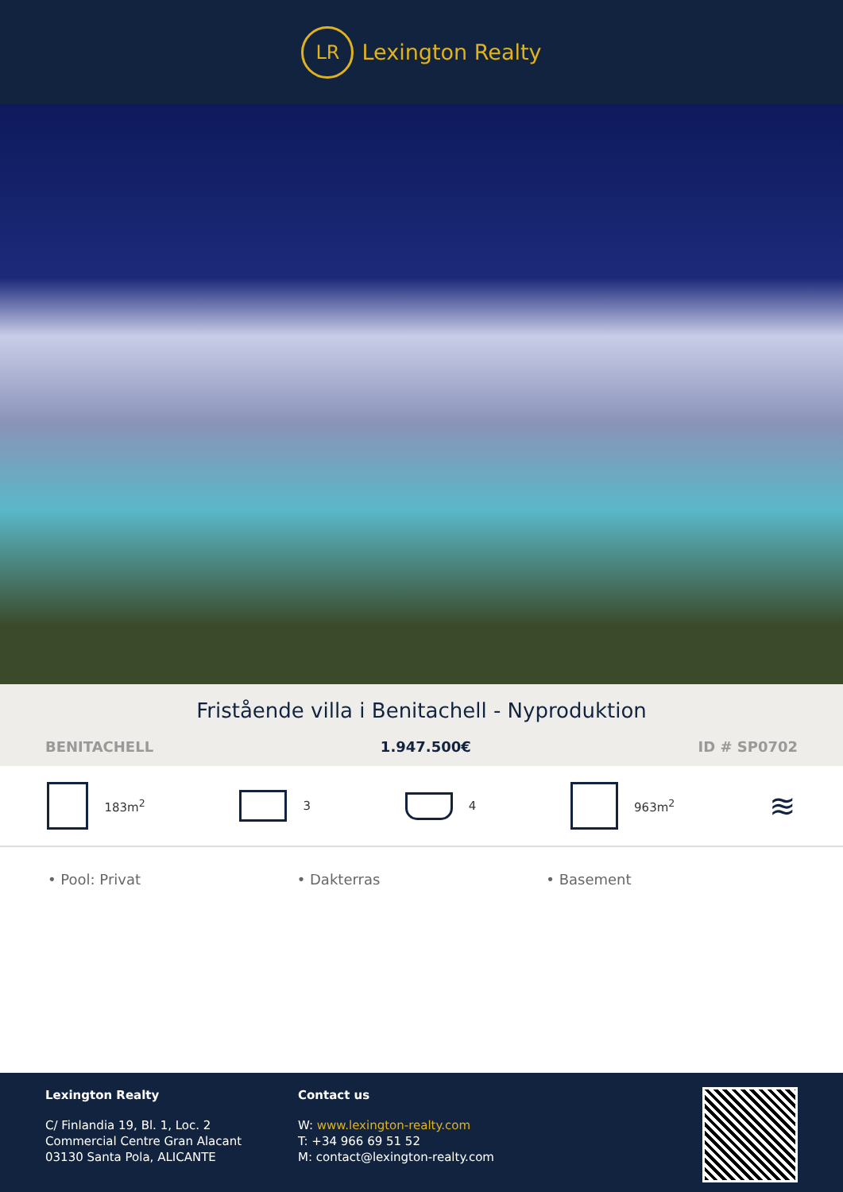LR
Lexington Realty
Fristående villa i Benitachell - Nyproduktion
BENITACHELL 1.947.500€ ID # SP0702
183m<sup>2</sup> 3 4 963m<sup>2</sup>
≋
• Pool: Privat • Dakterras • Basement
Lexington Realty
C/ Finlandia 19, Bl. 1, Loc. 2
Commercial Centre Gran Alacant
03130 Santa Pola, ALICANTE
Contact us
W: www.lexington-realty.com
T: +34 966 69 51 52
M: contact@lexington-realty.com